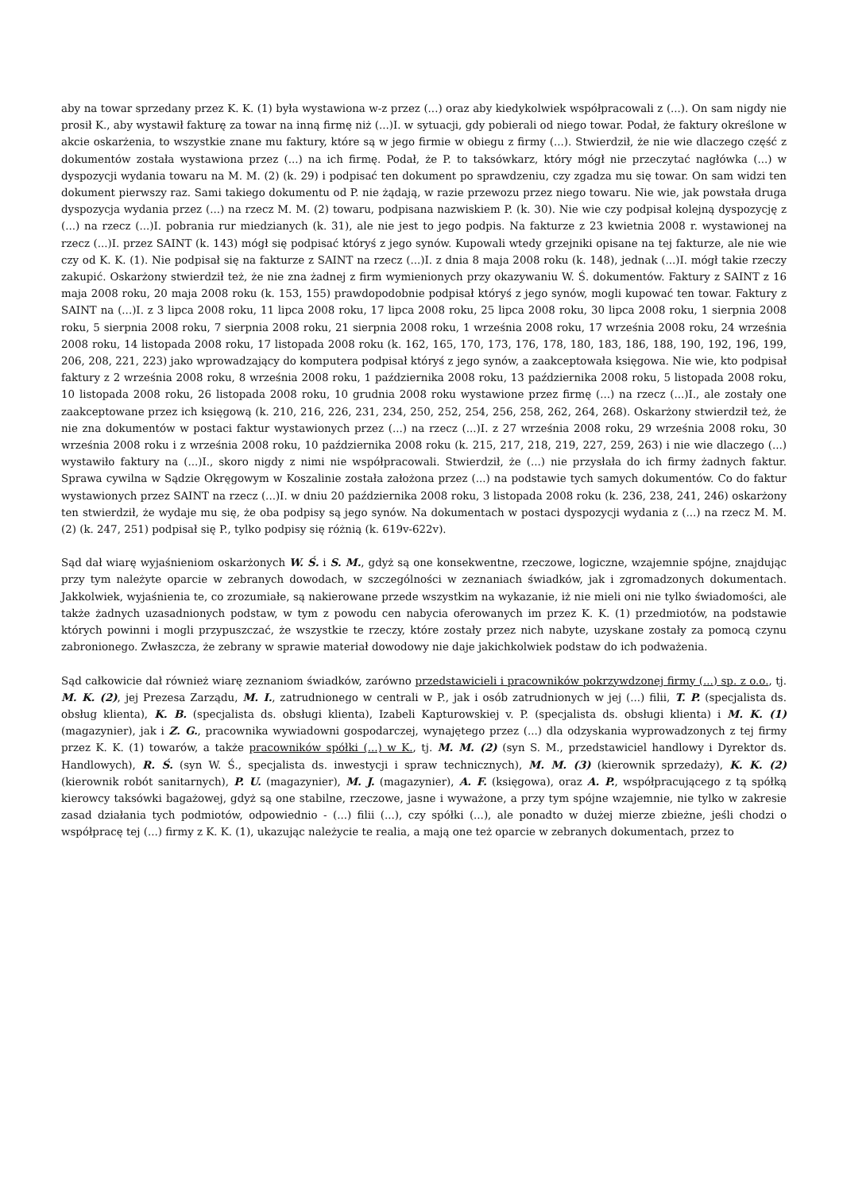aby na towar sprzedany przez K. K. (1) była wystawiona w-z przez (...) oraz aby kiedykolwiek współpracowali z (...). On sam nigdy nie prosił K., aby wystawił fakturę za towar na inną firmę niż (...)I. w sytuacji, gdy pobierali od niego towar. Podał, że faktury określone w akcie oskarżenia, to wszystkie znane mu faktury, które są w jego firmie w obiegu z firmy (...). Stwierdził, że nie wie dlaczego część z dokumentów została wystawiona przez (...) na ich firmę. Podał, że P. to taksówkarz, który mógł nie przeczytać nagłówka (...) w dyspozycji wydania towaru na M. M. (2) (k. 29) i podpisać ten dokument po sprawdzeniu, czy zgadza mu się towar. On sam widzi ten dokument pierwszy raz. Sami takiego dokumentu od P. nie żądają, w razie przewozu przez niego towaru. Nie wie, jak powstała druga dyspozycja wydania przez (...) na rzecz M. M. (2) towaru, podpisana nazwiskiem P. (k. 30). Nie wie czy podpisał kolejną dyspozycję z (...) na rzecz (...)I. pobrania rur miedzianych (k. 31), ale nie jest to jego podpis. Na fakturze z 23 kwietnia 2008 r. wystawionej na rzecz (...)I. przez SAINT (k. 143) mógł się podpisać któryś z jego synów. Kupowali wtedy grzejniki opisane na tej fakturze, ale nie wie czy od K. K. (1). Nie podpisał się na fakturze z SAINT na rzecz (...)I. z dnia 8 maja 2008 roku (k. 148), jednak (...)I. mógł takie rzeczy zakupić. Oskarżony stwierdził też, że nie zna żadnej z firm wymienionych przy okazywaniu W. Ś. dokumentów. Faktury z SAINT z 16 maja 2008 roku, 20 maja 2008 roku (k. 153, 155) prawdopodobnie podpisał któryś z jego synów, mogli kupować ten towar. Faktury z SAINT na (...)I. z 3 lipca 2008 roku, 11 lipca 2008 roku, 17 lipca 2008 roku, 25 lipca 2008 roku, 30 lipca 2008 roku, 1 sierpnia 2008 roku, 5 sierpnia 2008 roku, 7 sierpnia 2008 roku, 21 sierpnia 2008 roku, 1 września 2008 roku, 17 września 2008 roku, 24 września 2008 roku, 14 listopada 2008 roku, 17 listopada 2008 roku (k. 162, 165, 170, 173, 176, 178, 180, 183, 186, 188, 190, 192, 196, 199, 206, 208, 221, 223) jako wprowadzający do komputera podpisał któryś z jego synów, a zaakceptowała księgowa. Nie wie, kto podpisał faktury z 2 września 2008 roku, 8 września 2008 roku, 1 października 2008 roku, 13 października 2008 roku, 5 listopada 2008 roku, 10 listopada 2008 roku, 26 listopada 2008 roku, 10 grudnia 2008 roku wystawione przez firmę (...) na rzecz (...)I., ale zostały one zaakceptowane przez ich księgową (k. 210, 216, 226, 231, 234, 250, 252, 254, 256, 258, 262, 264, 268). Oskarżony stwierdził też, że nie zna dokumentów w postaci faktur wystawionych przez (...) na rzecz (...)I. z 27 września 2008 roku, 29 września 2008 roku, 30 września 2008 roku i z września 2008 roku, 10 października 2008 roku (k. 215, 217, 218, 219, 227, 259, 263) i nie wie dlaczego (...) wystawiło faktury na (...)I., skoro nigdy z nimi nie współpracowali. Stwierdził, że (...) nie przysłała do ich firmy żadnych faktur. Sprawa cywilna w Sądzie Okręgowym w Koszalinie została założona przez (...) na podstawie tych samych dokumentów. Co do faktur wystawionych przez SAINT na rzecz (...)I. w dniu 20 października 2008 roku, 3 listopada 2008 roku (k. 236, 238, 241, 246) oskarżony ten stwierdził, że wydaje mu się, że oba podpisy są jego synów. Na dokumentach w postaci dyspozycji wydania z (...) na rzecz M. M. (2) (k. 247, 251) podpisał się P., tylko podpisy się różnią (k. 619v-622v).
Sąd dał wiarę wyjaśnieniom oskarżonych W. Ś. i S. M., gdyż są one konsekwentne, rzeczowe, logiczne, wzajemnie spójne, znajdując przy tym należyte oparcie w zebranych dowodach, w szczególności w zeznaniach świadków, jak i zgromadzonych dokumentach. Jakkolwiek, wyjaśnienia te, co zrozumiałe, są nakierowane przede wszystkim na wykazanie, iż nie mieli oni nie tylko świadomości, ale także żadnych uzasadnionych podstaw, w tym z powodu cen nabycia oferowanych im przez K. K. (1) przedmiotów, na podstawie których powinni i mogli przypuszczać, że wszystkie te rzeczy, które zostały przez nich nabyte, uzyskane zostały za pomocą czynu zabronionego. Zwłaszcza, że zebrany w sprawie materiał dowodowy nie daje jakichkolwiek podstaw do ich podważenia.
Sąd całkowicie dał również wiarę zeznaniom świadków, zarówno przedstawicieli i pracowników pokrzywdzonej firmy (...) sp. z o.o., tj. M. K. (2), jej Prezesa Zarządu, M. I., zatrudnionego w centrali w P., jak i osób zatrudnionych w jej (...) filii, T. P. (specjalista ds. obsług klienta), K. B. (specjalista ds. obsługi klienta), Izabeli Kapturowskiej v. P. (specjalista ds. obsługi klienta) i M. K. (1) (magazynier), jak i Z. G., pracownika wywiadowni gospodarczej, wynajętego przez (...) dla odzyskania wyprowadzonych z tej firmy przez K. K. (1) towarów, a także pracowników spółki (...) w K., tj. M. M. (2) (syn S. M., przedstawiciel handlowy i Dyrektor ds. Handlowych), R. Ś. (syn W. Ś., specjalista ds. inwestycji i spraw technicznych), M. M. (3) (kierownik sprzedaży), K. K. (2) (kierownik robót sanitarnych), P. U. (magazynier), M. J. (magazynier), A. F. (księgowa), oraz A. P., współpracującego z tą spółką kierowcy taksówki bagażowej, gdyż są one stabilne, rzeczowe, jasne i wyważone, a przy tym spójne wzajemnie, nie tylko w zakresie zasad działania tych podmiotów, odpowiednio - (...) filii (...), czy spółki (...), ale ponadto w dużej mierze zbieżne, jeśli chodzi o współpracę tej (...) firmy z K. K. (1), ukazując należycie te realia, a mają one też oparcie w zebranych dokumentach, przez to